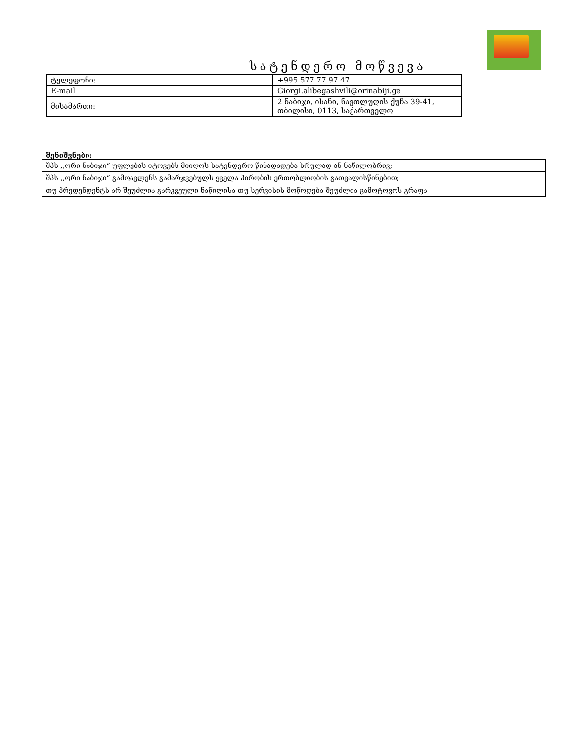სატენდერო მოწვევა
| ტელეფონი: | +995 577 77 97 47 |
| E-mail | Giorgi.alibegashvili@orinabiji.ge |
| მისამართი: | 2 ნაბიჯი, ისანი, ნავთლუღის ქუჩა 39-41, თბილისი, 0113, საქართველო |
შენიშვნები:
| შპს ,,ორი ნაბიჯი“ უფლებას იტოვებს მიიღოს სატენდერო წინადადება სრულად ან ნაწილობრივ; |
| შპს ,,ორი ნაბიჯი“ გამოავლენს გამარჯვებულს ყველა პირობის ერთობლიობის გათვალისწინებით; |
| თუ პრედენდენტს არ შეუძლია გარკვეული ნაწილისა თუ სერვისის მოწოდება შეუძლია გამოტოვოს გრაფა |